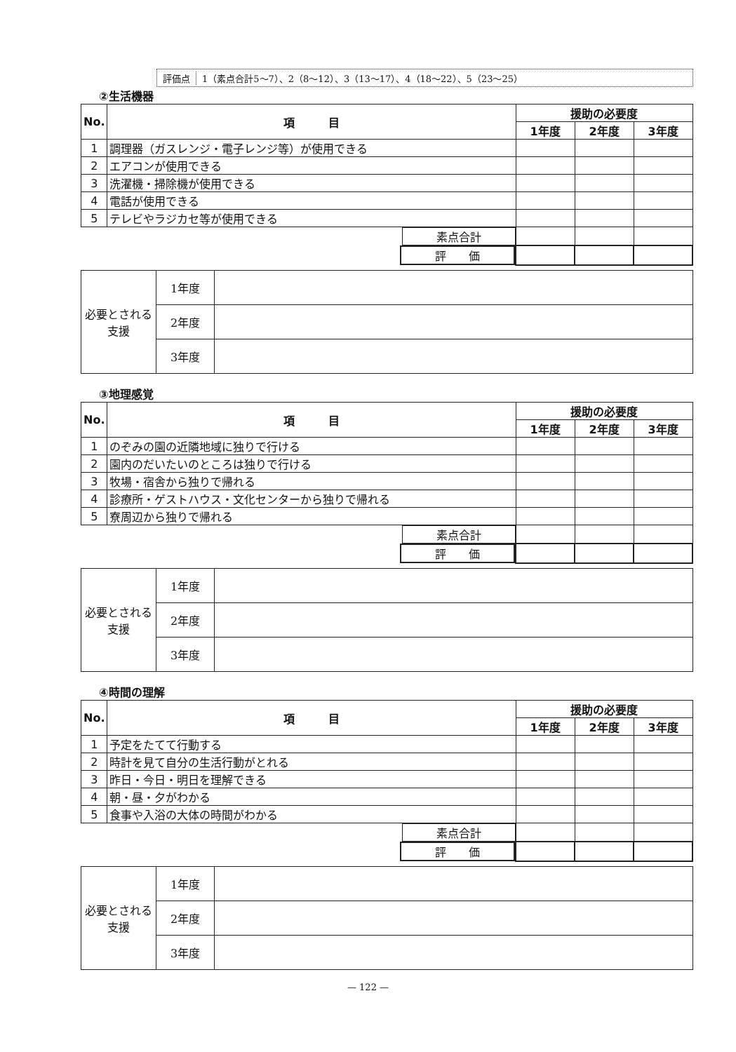評価点 1（素点合計5～7）、2（8～12）、3（13～17）、4（18～22）、5（23～25）
②生活機器
| No. | 項 目 | 援助の必要度 | | |
| --- | --- | --- | --- | --- |
| | | 1年度 | 2年度 | 3年度 |
| 1 | 調理器（ガスレンジ・電子レンジ等）が使用できる | | | |
| 2 | エアコンが使用できる | | | |
| 3 | 洗濯機・掃除機が使用できる | | | |
| 4 | 電話が使用できる | | | |
| 5 | テレビやラジカセ等が使用できる | | | |
| 素点合計 | | | | |
| 評 価 | | | | |
| 必要とされる支援 | 1年度 | |
| | 2年度 | |
| | 3年度 | |
③地理感覚
| No. | 項 目 | 援助の必要度 | | |
| --- | --- | --- | --- | --- |
| | | 1年度 | 2年度 | 3年度 |
| 1 | のぞみの園の近隣地域に独りで行ける | | | |
| 2 | 園内のだいたいのところは独りで行ける | | | |
| 3 | 牧場・宿舎から独りで帰れる | | | |
| 4 | 診療所・ゲストハウス・文化センターから独りで帰れる | | | |
| 5 | 寮周辺から独りで帰れる | | | |
| 素点合計 | | | | |
| 評 価 | | | | |
| 必要とされる支援 | 1年度 | |
| | 2年度 | |
| | 3年度 | |
④時間の理解
| No. | 項 目 | 援助の必要度 | | |
| --- | --- | --- | --- | --- |
| | | 1年度 | 2年度 | 3年度 |
| 1 | 予定をたてて行動する | | | |
| 2 | 時計を見て自分の生活行動がとれる | | | |
| 3 | 昨日・今日・明日を理解できる | | | |
| 4 | 朝・昼・夕がわかる | | | |
| 5 | 食事や入浴の大体の時間がわかる | | | |
| 素点合計 | | | | |
| 評 価 | | | | |
| 必要とされる支援 | 1年度 | |
| | 2年度 | |
| | 3年度 | |
— 122 —